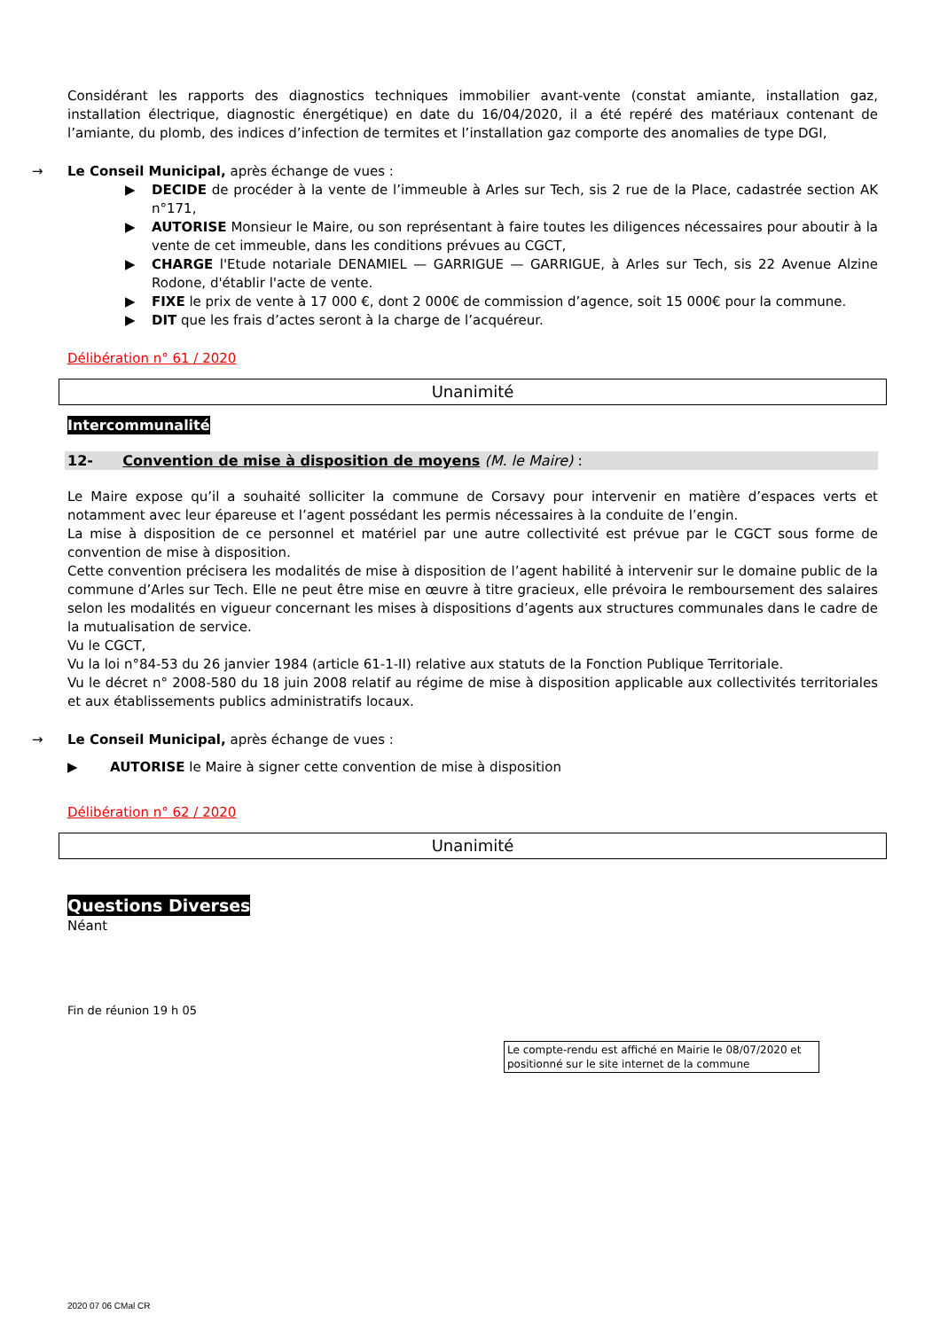Considérant les rapports des diagnostics techniques immobilier avant-vente (constat amiante, installation gaz, installation électrique, diagnostic énergétique) en date du 16/04/2020, il a été repéré des matériaux contenant de l’amiante, du plomb, des indices d’infection de termites et l’installation gaz comporte des anomalies de type DGI,
→ Le Conseil Municipal, après échange de vues :
▶ DECIDE de procéder à la vente de l’immeuble à Arles sur Tech, sis 2 rue de la Place, cadastrée section AK n°171,
▶ AUTORISE Monsieur le Maire, ou son représentant à faire toutes les diligences nécessaires pour aboutir à la vente de cet immeuble, dans les conditions prévues au CGCT,
▶ CHARGE l'Etude notariale DENAMIEL — GARRIGUE — GARRIGUE, à Arles sur Tech, sis 22 Avenue Alzine Rodone, d'établir l'acte de vente.
▶ FIXE le prix de vente à 17 000 €, dont 2 000€ de commission d’agence, soit 15 000€ pour la commune.
▶ DIT que les frais d’actes seront à la charge de l’acquéreur.
Délibération n° 61 / 2020
Unanimité
Intercommunalité
12- Convention de mise à disposition de moyens (M. le Maire) :
Le Maire expose qu’il a souhaité solliciter la commune de Corsavy pour intervenir en matière d’espaces verts et notamment avec leur épareuse et l’agent possédant les permis nécessaires à la conduite de l’engin.
La mise à disposition de ce personnel et matériel par une autre collectivité est prévue par le CGCT sous forme de convention de mise à disposition.
Cette convention précisera les modalités de mise à disposition de l’agent habilité à intervenir sur le domaine public de la commune d’Arles sur Tech. Elle ne peut être mise en œuvre à titre gracieux, elle prévoira le remboursement des salaires selon les modalités en vigueur concernant les mises à dispositions d’agents aux structures communales dans le cadre de la mutualisation de service.
Vu le CGCT,
Vu la loi n°84-53 du 26 janvier 1984 (article 61-1-II) relative aux statuts de la Fonction Publique Territoriale.
Vu le décret n° 2008-580 du 18 juin 2008 relatif au régime de mise à disposition applicable aux collectivités territoriales et aux établissements publics administratifs locaux.
→ Le Conseil Municipal, après échange de vues :
▶ AUTORISE le Maire à signer cette convention de mise à disposition
Délibération n° 62 / 2020
Unanimité
Questions Diverses
Néant
Fin de réunion 19 h 05
Le compte-rendu est affiché en Mairie le 08/07/2020 et positionné sur le site internet de la commune
2020 07 06 CMal CR